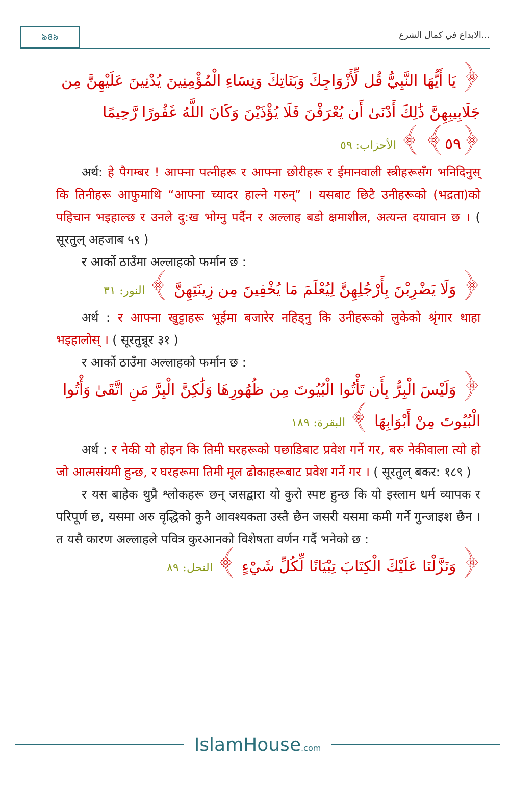৯৪৯ الابداع في كمال الشرع...
﴿ يَا أَيُّهَا النَّبِيُّ قُل لِّأَزْوَاجِكَ وَبَنَاتِكَ وَنِسَاءِ الْمُؤْمِنِينَ يُدْنِينَ عَلَيْهِنَّ مِن جَلَابِيبِهِنَّ ذَٰلِكَ أَدْنَىٰ أَن يُعْرَفْنَ فَلَا يُؤْذَيْنَ وَكَانَ اللَّهُ غَفُورًا رَّحِيمًا ﴿٥٩﴾ ﴾ الأحزاب: ٥٩
अर्थ: हे पैगम्बर ! आफ्ना पत्नीहरू र आफ्ना छोरीहरू र ईमानवाली स्त्रीहरूसँग भनिदिनुस् कि तिनीहरू आफुमाथि “आफ्ना च्यादर हाल्ने गरुन्” । यसबाट छिटै उनीहरूको (भद्रता)को पहिचान भइहाल्छ र उनले दु:ख भोग्नु पर्दैन र अल्लाह बडो क्षमाशील, अत्यन्त दयावान छ । ( सूरतुल् अहजाब ५९ )
र आर्को ठाउँमा अल्लाहको फर्मान छ :
﴿ وَلَا يَضْرِبْنَ بِأَرْجُلِهِنَّ لِيُعْلَمَ مَا يُخْفِينَ مِن زِينَتِهِنَّ ﴾ النور: ٣١
अर्थ : र आफ्ना खुट्टाहरू भूईमा बजारेर नहिड्नु कि उनीहरूको लुकेको श्रृंगार थाहा भइहालोस् । ( सूरतुन्नूर ३१ )
र आर्को ठाउँमा अल्लाहको फर्मान छ :
﴿ وَلَيْسَ الْبِرُّ بِأَن تَأْتُوا الْبُيُوتَ مِن ظُهُورِهَا وَلَٰكِنَّ الْبِرَّ مَنِ اتَّقَىٰ وَأْتُوا الْبُيُوتَ مِنْ أَبْوَابِهَا ﴾ البقرة: ١٨٩
अर्थ : र नेकी यो होइन कि तिमी घरहरूको पछाडिबाट प्रवेश गर्ने गर, बरु नेकीवाला त्यो हो जो आत्मसंयमी हुन्छ, र घरहरूमा तिमी मूल ढोकाहरूबाट प्रवेश गर्ने गर । ( सूरतुल् बकर: १८९ )
र यस बाहेक थुप्रै श्लोकहरू छन् जसद्वारा यो कुरो स्पष्ट हुन्छ कि यो इस्लाम धर्म व्यापक र परिपूर्ण छ, यसमा अरु वृद्धिको कुनै आवश्यकता उस्तै छैन जसरी यसमा कमी गर्ने गुन्जाइश छैन । त यसै कारण अल्लाहले पवित्र कुरआनको विशेषता वर्णन गर्दै भनेको छ :
﴿ وَنَزَّلْنَا عَلَيْكَ الْكِتَابَ تِبْيَانًا لِّكُلِّ شَيْءٍ ﴾ النحل: ٨٩
IslamHouse.com